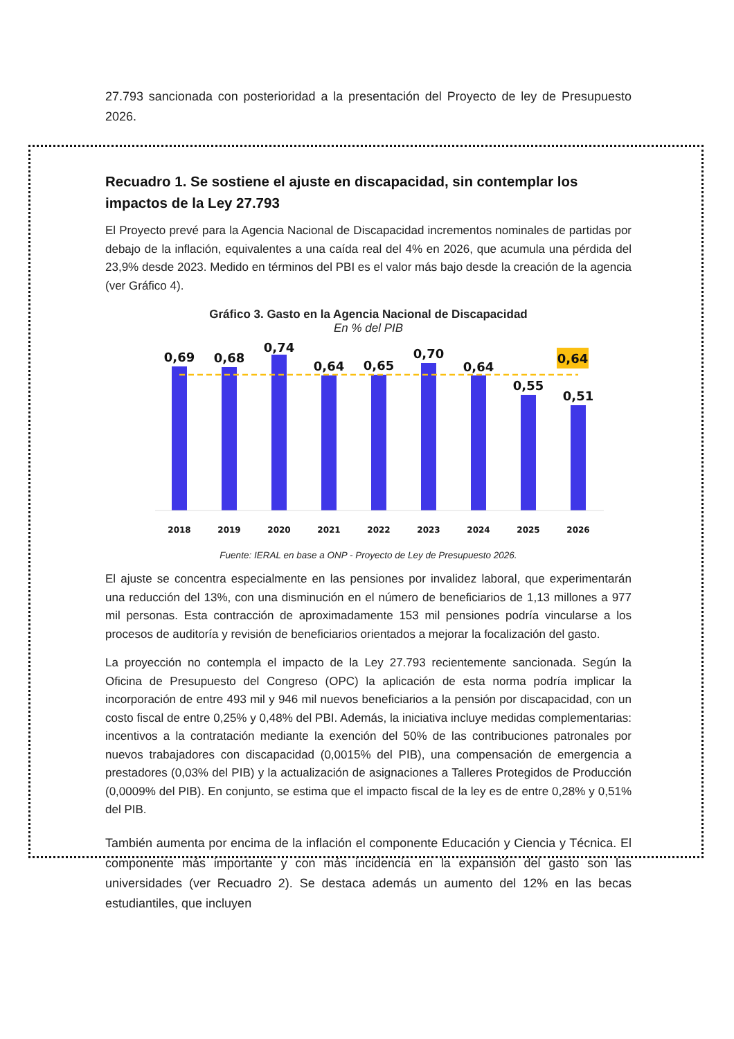27.793 sancionada con posterioridad a la presentación del Proyecto de ley de Presupuesto 2026.
Recuadro 1. Se sostiene el ajuste en discapacidad, sin contemplar los impactos de la Ley 27.793
El Proyecto prevé para la Agencia Nacional de Discapacidad incrementos nominales de partidas por debajo de la inflación, equivalentes a una caída real del 4% en 2026, que acumula una pérdida del 23,9% desde 2023. Medido en términos del PBI es el valor más bajo desde la creación de la agencia (ver Gráfico 4).
Gráfico 3. Gasto en la Agencia Nacional de Discapacidad
En % del PIB
0,69
2018
0,68
2019
0,74
2020
0,64
2021
0,65
2022
0,70
2023
0,64
2024
0,55
2025
0,51
2026
0,64
Fuente: IERAL en base a ONP - Proyecto de Ley de Presupuesto 2026.
El ajuste se concentra especialmente en las pensiones por invalidez laboral, que experimentarán una reducción del 13%, con una disminución en el número de beneficiarios de 1,13 millones a 977 mil personas. Esta contracción de aproximadamente 153 mil pensiones podría vincularse a los procesos de auditoría y revisión de beneficiarios orientados a mejorar la focalización del gasto.
La proyección no contempla el impacto de la Ley 27.793 recientemente sancionada. Según la Oficina de Presupuesto del Congreso (OPC) la aplicación de esta norma podría implicar la incorporación de entre 493 mil y 946 mil nuevos beneficiarios a la pensión por discapacidad, con un costo fiscal de entre 0,25% y 0,48% del PBI. Además, la iniciativa incluye medidas complementarias: incentivos a la contratación mediante la exención del 50% de las contribuciones patronales por nuevos trabajadores con discapacidad (0,0015% del PIB), una compensación de emergencia a prestadores (0,03% del PIB) y la actualización de asignaciones a Talleres Protegidos de Producción (0,0009% del PIB). En conjunto, se estima que el impacto fiscal de la ley es de entre 0,28% y 0,51% del PIB.
También aumenta por encima de la inflación el componente Educación y Ciencia y Técnica. El componente más importante y con más incidencia en la expansión del gasto son las universidades (ver Recuadro 2). Se destaca además un aumento del 12% en las becas estudiantiles, que incluyen